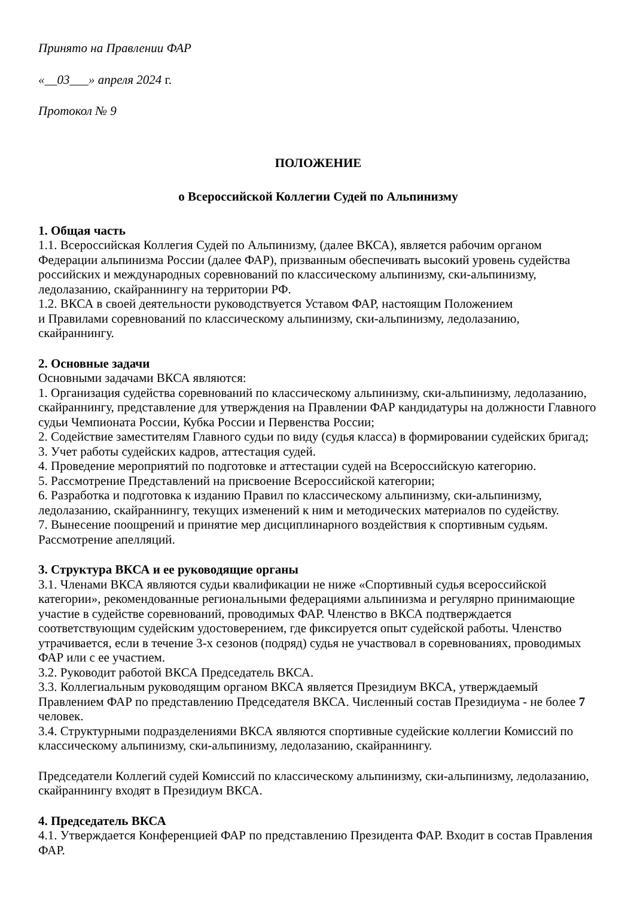Принято на Правлении ФАР
«__03___» апреля 2024 г.
Протокол № 9
ПОЛОЖЕНИЕ
о Всероссийской Коллегии Судей по Альпинизму
1. Общая часть
1.1. Всероссийская Коллегия Судей по Альпинизму, (далее ВКСА), является рабочим органом Федерации альпинизма России (далее ФАР), призванным обеспечивать высокий уровень судейства российских и международных соревнований по классическому альпинизму, ски-альпинизму, ледолазанию, скайраннингу на территории РФ.
1.2. ВКСА в своей деятельности руководствуется Уставом ФАР, настоящим Положением
и Правилами соревнований по классическому альпинизму, ски-альпинизму, ледолазанию, скайраннингу.
2. Основные задачи
Основными задачами ВКСА являются:
1. Организация судейства соревнований по классическому альпинизму, ски-альпинизму, ледолазанию, скайраннингу, представление для утверждения на Правлении ФАР кандидатуры на должности Главного судьи Чемпионата России, Кубка России и Первенства России;
2. Содействие заместителям Главного судьи по виду (судья класса) в формировании судейских бригад;
3. Учет работы судейских кадров, аттестация судей.
4. Проведение мероприятий по подготовке и аттестации судей на Всероссийскую категорию.
5. Рассмотрение Представлений на присвоение Всероссийской категории;
6. Разработка и подготовка к изданию Правил по классическому альпинизму, ски-альпинизму, ледолазанию, скайраннингу, текущих изменений к ним и методических материалов по судейству.
7. Вынесение поощрений и принятие мер дисциплинарного воздействия к спортивным судьям. Рассмотрение апелляций.
3. Структура ВКСА и ее руководящие органы
3.1. Членами ВКСА являются судьи квалификации не ниже «Спортивный судья всероссийской категории», рекомендованные региональными федерациями альпинизма и регулярно принимающие участие в судействе соревнований, проводимых ФАР. Членство в ВКСА подтверждается соответствующим судейским удостоверением, где фиксируется опыт судейской работы. Членство утрачивается, если в течение 3-х сезонов (подряд) судья не участвовал в соревнованиях, проводимых ФАР или с ее участием.
3.2. Руководит работой ВКСА Председатель ВКСА.
3.3. Коллегиальным руководящим органом ВКСА является Президиум ВКСА, утверждаемый Правлением ФАР по представлению Председателя ВКСА. Численный состав Президиума - не более 7 человек.
3.4. Структурными подразделениями ВКСА являются спортивные судейские коллегии Комиссий по классическому альпинизму, ски-альпинизму, ледолазанию, скайраннингу.
Председатели Коллегий судей Комиссий по классическому альпинизму, ски-альпинизму, ледолазанию, скайраннингу входят в Президиум ВКСА.
4. Председатель ВКСА
4.1. Утверждается Конференцией ФАР по представлению Президента ФАР. Входит в состав Правления ФАР.